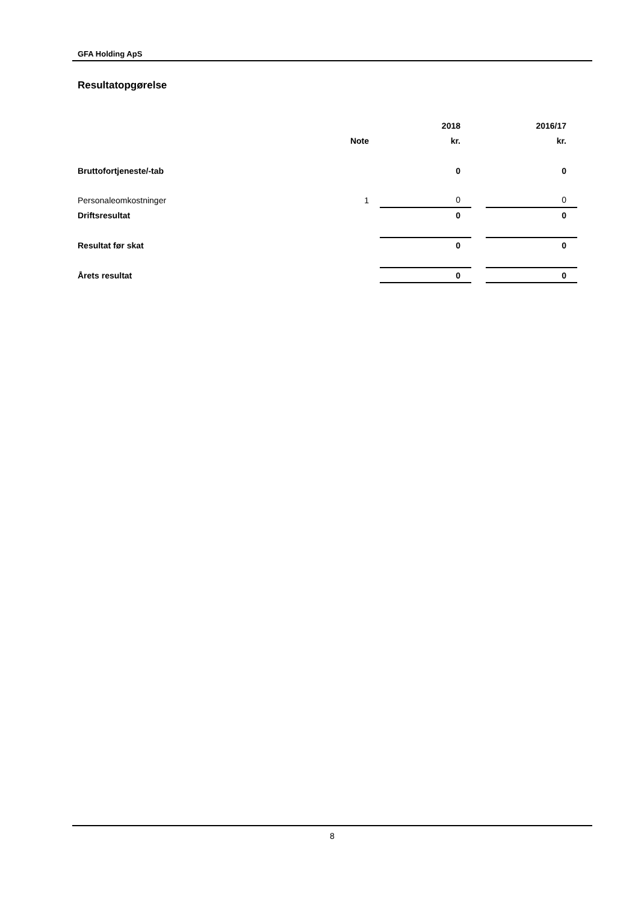GFA Holding ApS
Resultatopgørelse
| | | | 2018 | | 2016/17 |
| --- | --- | --- | --- | --- | --- |
| | Note | | kr. | | kr. |
| Bruttofortjeneste/-tab | | | 0 | | 0 |
| Personaleomkostninger | 1 | | 0 | | 0 |
| Driftsresultat | | | 0 | | 0 |
| Resultat før skat | | | 0 | | 0 |
| Årets resultat | | | 0 | | 0 |
8